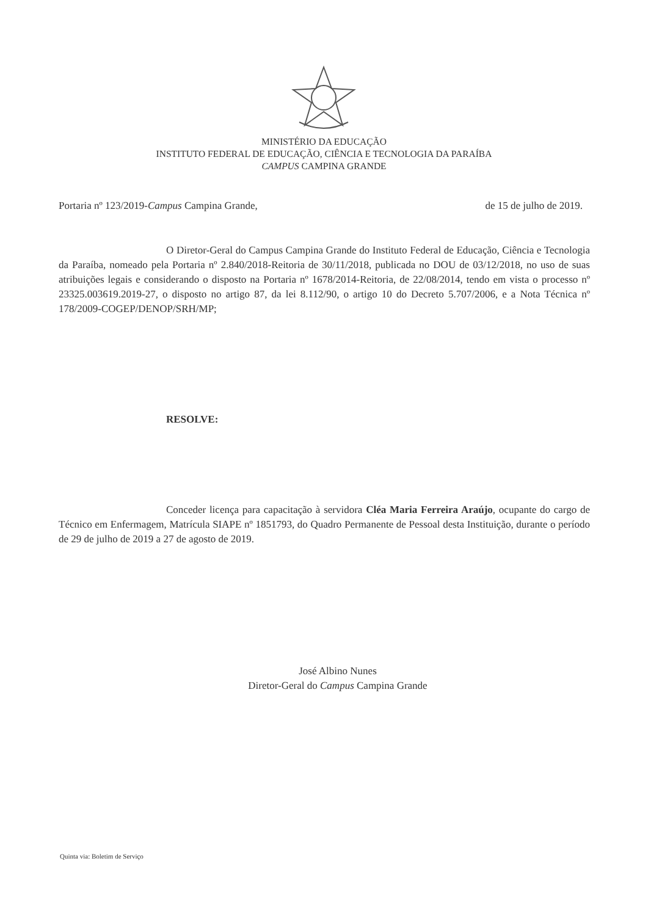MINISTÉRIO DA EDUCAÇÃO
INSTITUTO FEDERAL DE EDUCAÇÃO, CIÊNCIA E TECNOLOGIA DA PARAÍBA
CAMPUS CAMPINA GRANDE
Portaria nº 123/2019-Campus Campina Grande, de 15 de julho de 2019.
O Diretor-Geral do Campus Campina Grande do Instituto Federal de Educação, Ciência e Tecnologia da Paraíba, nomeado pela Portaria nº 2.840/2018-Reitoria de 30/11/2018, publicada no DOU de 03/12/2018, no uso de suas atribuições legais e considerando o disposto na Portaria nº 1678/2014-Reitoria, de 22/08/2014, tendo em vista o processo nº 23325.003619.2019-27, o disposto no artigo 87, da lei 8.112/90, o artigo 10 do Decreto 5.707/2006, e a Nota Técnica nº 178/2009-COGEP/DENOP/SRH/MP;
RESOLVE:
Conceder licença para capacitação à servidora Cléa Maria Ferreira Araújo, ocupante do cargo de Técnico em Enfermagem, Matrícula SIAPE nº 1851793, do Quadro Permanente de Pessoal desta Instituição, durante o período de 29 de julho de 2019 a 27 de agosto de 2019.
José Albino Nunes
Diretor-Geral do Campus Campina Grande
Quinta via: Boletim de Serviço